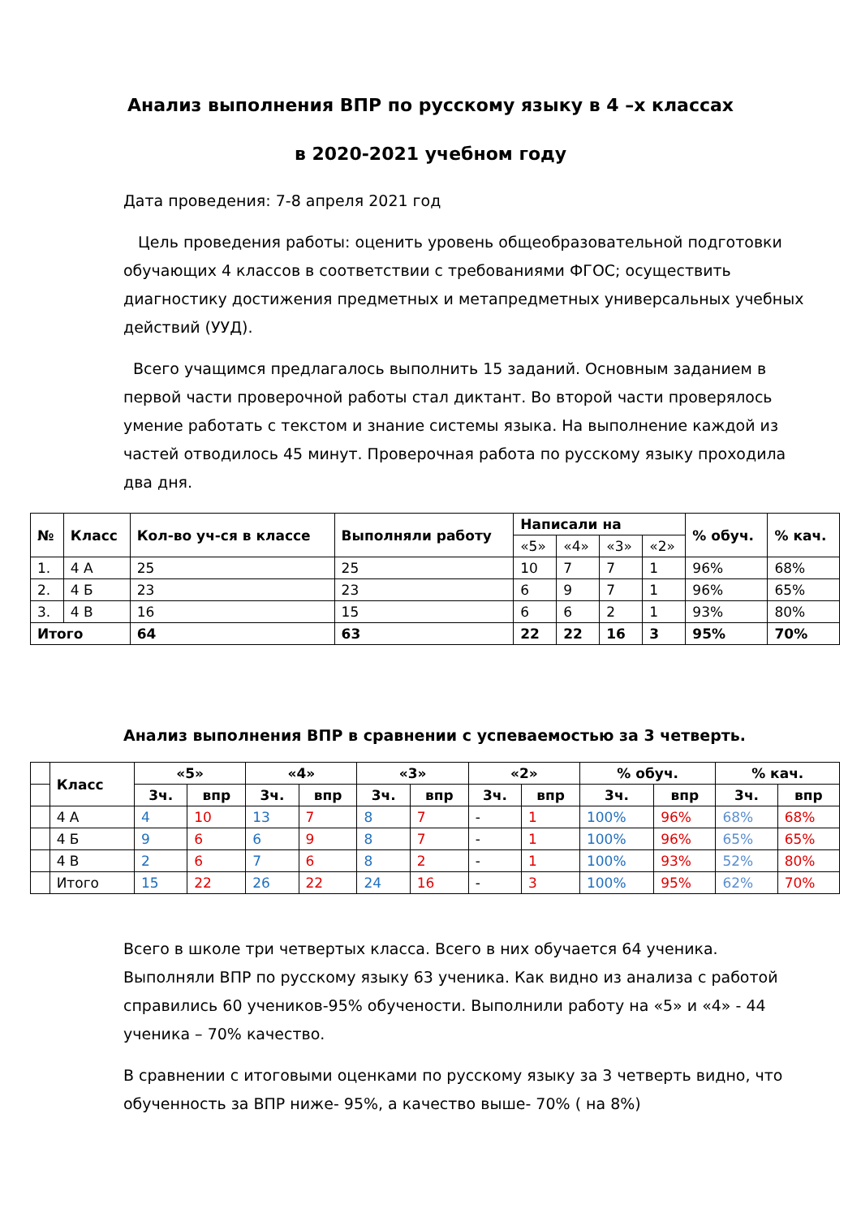Анализ выполнения ВПР по русскому языку в 4 –х классах
в 2020-2021 учебном году
Дата проведения: 7-8 апреля 2021 год
Цель проведения работы: оценить уровень общеобразовательной подготовки обучающих 4 классов в соответствии с требованиями ФГОС; осуществить диагностику достижения предметных и метапредметных универсальных учебных действий (УУД).
Всего учащимся предлагалось выполнить 15 заданий. Основным заданием в первой части проверочной работы стал диктант. Во второй части проверялось умение работать с текстом и знание системы языка. На выполнение каждой из частей отводилось 45 минут. Проверочная работа по русскому языку проходила два дня.
| № | Класс | Кол-во уч-ся в классе | Выполняли работу | Написали на | | | | % обуч. | % кач. |
| --- | --- | --- | --- | --- | --- | --- | --- | --- | --- |
| | | | | «5» | «4» | «3» | «2» | | |
| 1. | 4 А | 25 | 25 | 10 | 7 | 7 | 1 | 96% | 68% |
| 2. | 4 Б | 23 | 23 | 6 | 9 | 7 | 1 | 96% | 65% |
| 3. | 4 В | 16 | 15 | 6 | 6 | 2 | 1 | 93% | 80% |
| Итого | | 64 | 63 | 22 | 22 | 16 | 3 | 95% | 70% |
Анализ выполнения ВПР в сравнении с успеваемостью за 3 четверть.
| | Класс | «5» | | «4» | | «3» | | «2» | | % обуч. | | % кач. | |
| | | 3ч. | впр | 3ч. | впр | 3ч. | впр | 3ч. | впр | 3ч. | впр | 3ч. | впр |
| | 4 А | 4 | 10 | 13 | 7 | 8 | 7 | - | 1 | 100% | 96% | 68% | 68% |
| | 4 Б | 9 | 6 | 6 | 9 | 8 | 7 | - | 1 | 100% | 96% | 65% | 65% |
| | 4 В | 2 | 6 | 7 | 6 | 8 | 2 | - | 1 | 100% | 93% | 52% | 80% |
| | Итого | 15 | 22 | 26 | 22 | 24 | 16 | - | 3 | 100% | 95% | 62% | 70% |
Всего в школе три четвертых класса. Всего в них обучается 64 ученика. Выполняли ВПР по русскому языку 63 ученика. Как видно из анализа с работой справились 60 учеников-95% обучености. Выполнили работу на «5» и «4» - 44 ученика – 70% качество.
В сравнении с итоговыми оценками по русскому языку за 3 четверть видно, что обученность за ВПР ниже- 95%, а качество выше- 70% ( на 8%)